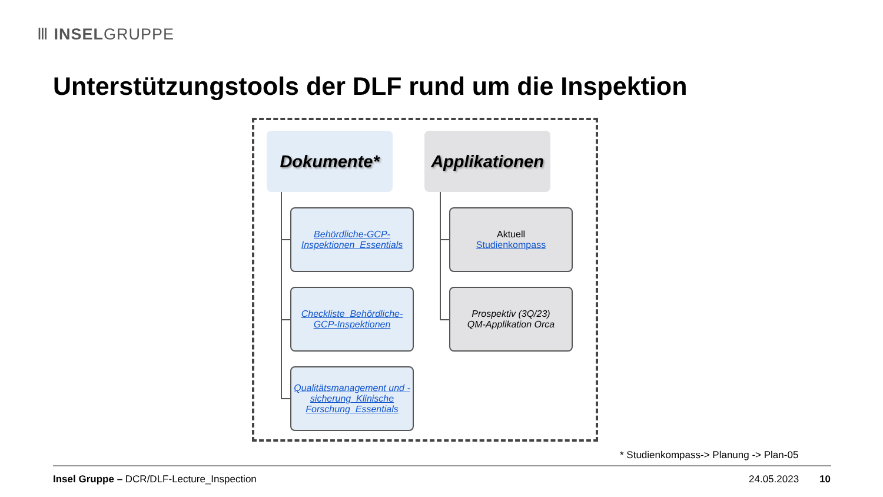Ⅲ INSELGRUPPE
Unterstützungstools der DLF rund um die Inspektion
Dokumente*
Applikationen
Behördliche-GCP-Inspektionen_Essentials
Checkliste_Behördliche-GCP-Inspektionen
Qualitätsmanagement und -sicherung_Klinische Forschung_Essentials
Aktuell
Studienkompass
Prospektiv (3Q/23)
QM-Applikation Orca
* Studienkompass-> Planung -> Plan-05
Insel Gruppe – DCR/DLF-Lecture_Inspection
24.05.2023 10